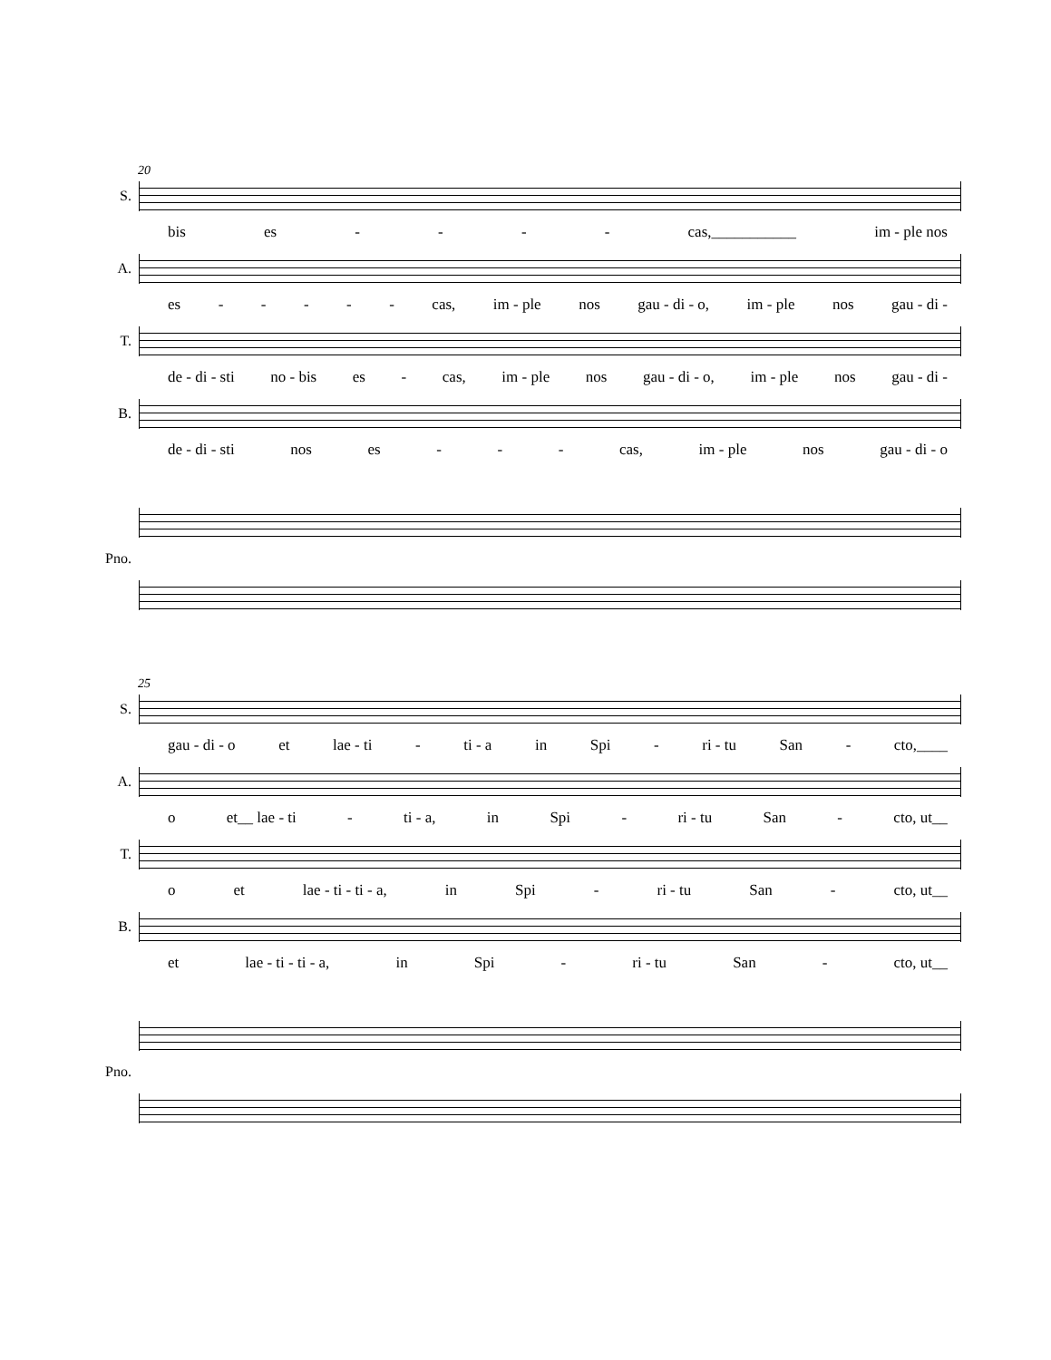20
S.
bis es - - - - cas,___________ im - ple nos
A.
es - - - - - cas, im - ple nos gau - di - o, im - ple nos gau - di -
T.
de - di - sti no - bis es - cas, im - ple nos gau - di - o, im - ple nos gau - di -
B.
de - di - sti nos es - - - cas, im - ple nos gau - di - o
Pno.
25
S.
gau - di - o et lae - ti - ti - a in Spi - ri - tu San - cto,____
A.
o et__ lae - ti - ti - a, in Spi - ri - tu San - cto, ut__
T.
o et lae - ti - ti - a, in Spi - ri - tu San - cto, ut__
B.
et lae - ti - ti - a, in Spi - ri - tu San - cto, ut__
Pno.